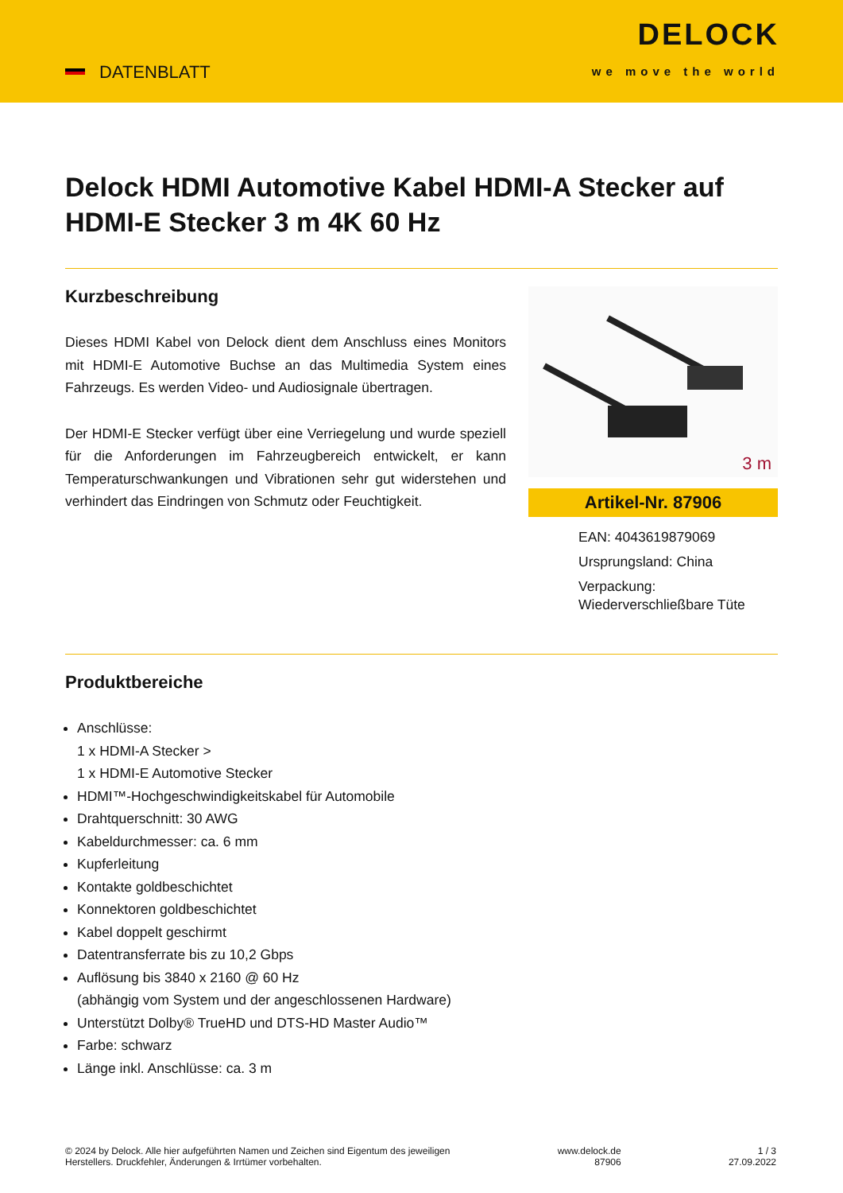DATENBLATT
DELOCK
we move the world
Delock HDMI Automotive Kabel HDMI-A Stecker auf HDMI-E Stecker 3 m 4K 60 Hz
Kurzbeschreibung
Dieses HDMI Kabel von Delock dient dem Anschluss eines Monitors mit HDMI-E Automotive Buchse an das Multimedia System eines Fahrzeugs. Es werden Video- und Audiosignale übertragen.
Der HDMI-E Stecker verfügt über eine Verriegelung und wurde speziell für die Anforderungen im Fahrzeugbereich entwickelt, er kann Temperaturschwankungen und Vibrationen sehr gut widerstehen und verhindert das Eindringen von Schmutz oder Feuchtigkeit.
3 m
Artikel-Nr. 87906
EAN: 4043619879069
Ursprungsland: China
Verpackung: Wiederverschließbare Tüte
Produktbereiche
Anschlüsse:
1 x HDMI-A Stecker >
1 x HDMI-E Automotive Stecker
HDMI™-Hochgeschwindigkeitskabel für Automobile
Drahtquerschnitt: 30 AWG
Kabeldurchmesser: ca. 6 mm
Kupferleitung
Kontakte goldbeschichtet
Konnektoren goldbeschichtet
Kabel doppelt geschirmt
Datentransferrate bis zu 10,2 Gbps
Auflösung bis 3840 x 2160 @ 60 Hz
(abhängig vom System und der angeschlossenen Hardware)
Unterstützt Dolby® TrueHD und DTS-HD Master Audio™
Farbe: schwarz
Länge inkl. Anschlüsse: ca. 3 m
© 2024 by Delock. Alle hier aufgeführten Namen und Zeichen sind Eigentum des jeweiligen
Herstellers. Druckfehler, Änderungen & Irrtümer vorbehalten.
www.delock.de
87906
1 / 3
27.09.2022